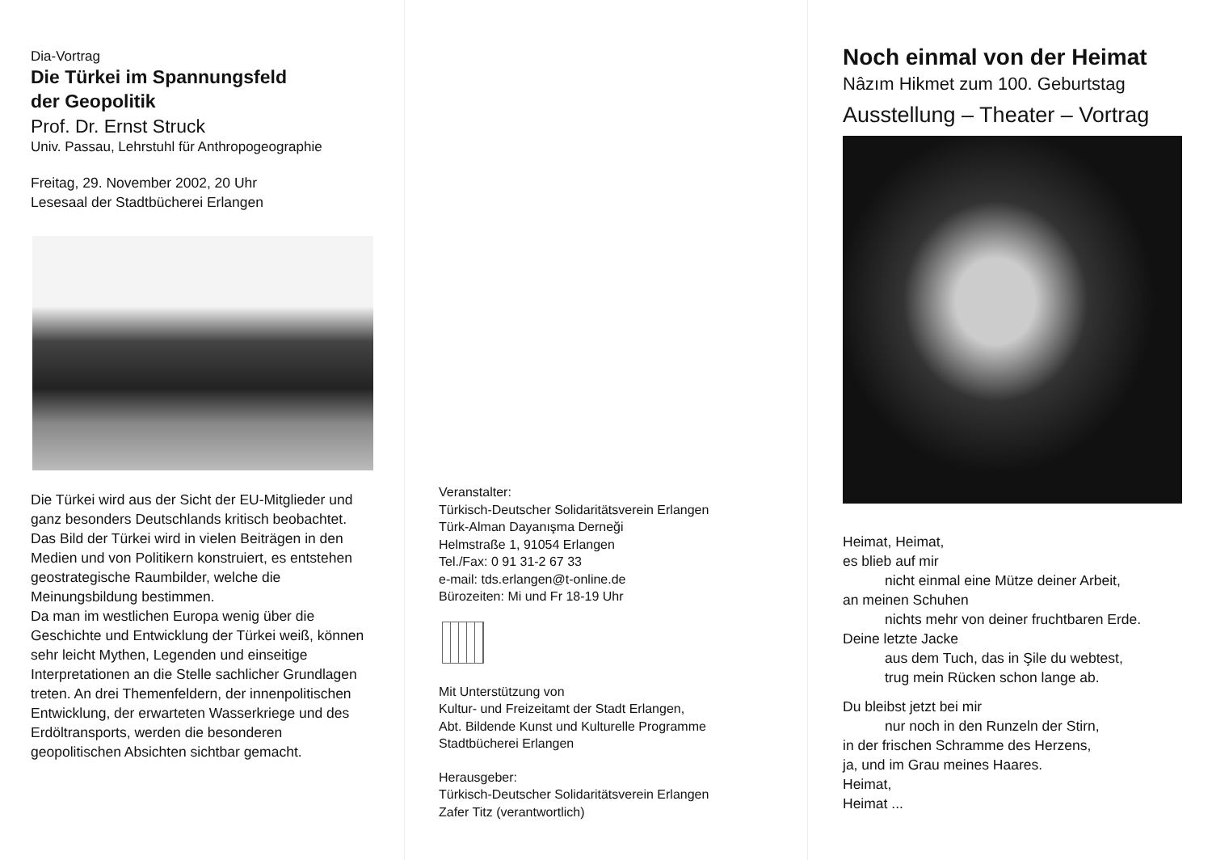Dia-Vortrag
Die Türkei im Spannungsfeld
der Geopolitik
Prof. Dr. Ernst Struck
Univ. Passau, Lehrstuhl für Anthropogeographie
Freitag, 29. November 2002, 20 Uhr
Lesesaal der Stadtbücherei Erlangen
Die Türkei wird aus der Sicht der EU-Mitglieder und ganz besonders Deutschlands kritisch beobachtet. Das Bild der Türkei wird in vielen Beiträgen in den Medien und von Politikern konstruiert, es entstehen geostrategische Raumbilder, welche die Meinungsbildung bestimmen.
Da man im westlichen Europa wenig über die Geschichte und Entwicklung der Türkei weiß, können sehr leicht Mythen, Legenden und einseitige Interpretationen an die Stelle sachlicher Grundlagen treten. An drei Themenfeldern, der innenpolitischen Entwicklung, der erwarteten Wasserkriege und des Erdöltransports, werden die besonderen geopolitischen Absichten sichtbar gemacht.
Veranstalter:
Türkisch-Deutscher Solidaritätsverein Erlangen
Türk-Alman Dayanışma Derneği
Helmstraße 1, 91054 Erlangen
Tel./Fax: 0 91 31-2 67 33
e-mail: tds.erlangen@t-online.de
Bürozeiten: Mi und Fr 18-19 Uhr
Mit Unterstützung von
Kultur- und Freizeitamt der Stadt Erlangen,
Abt. Bildende Kunst und Kulturelle Programme
Stadtbücherei Erlangen
Herausgeber:
Türkisch-Deutscher Solidaritätsverein Erlangen
Zafer Titz (verantwortlich)
Noch einmal von der Heimat
Nâzım Hikmet zum 100. Geburtstag
Ausstellung – Theater – Vortrag
Heimat, Heimat,
es blieb auf mir
nicht einmal eine Mütze deiner Arbeit,
an meinen Schuhen
nichts mehr von deiner fruchtbaren Erde.
Deine letzte Jacke
aus dem Tuch, das in Şile du webtest,
trug mein Rücken schon lange ab.
Du bleibst jetzt bei mir
nur noch in den Runzeln der Stirn,
in der frischen Schramme des Herzens,
ja, und im Grau meines Haares.
Heimat,
Heimat ...